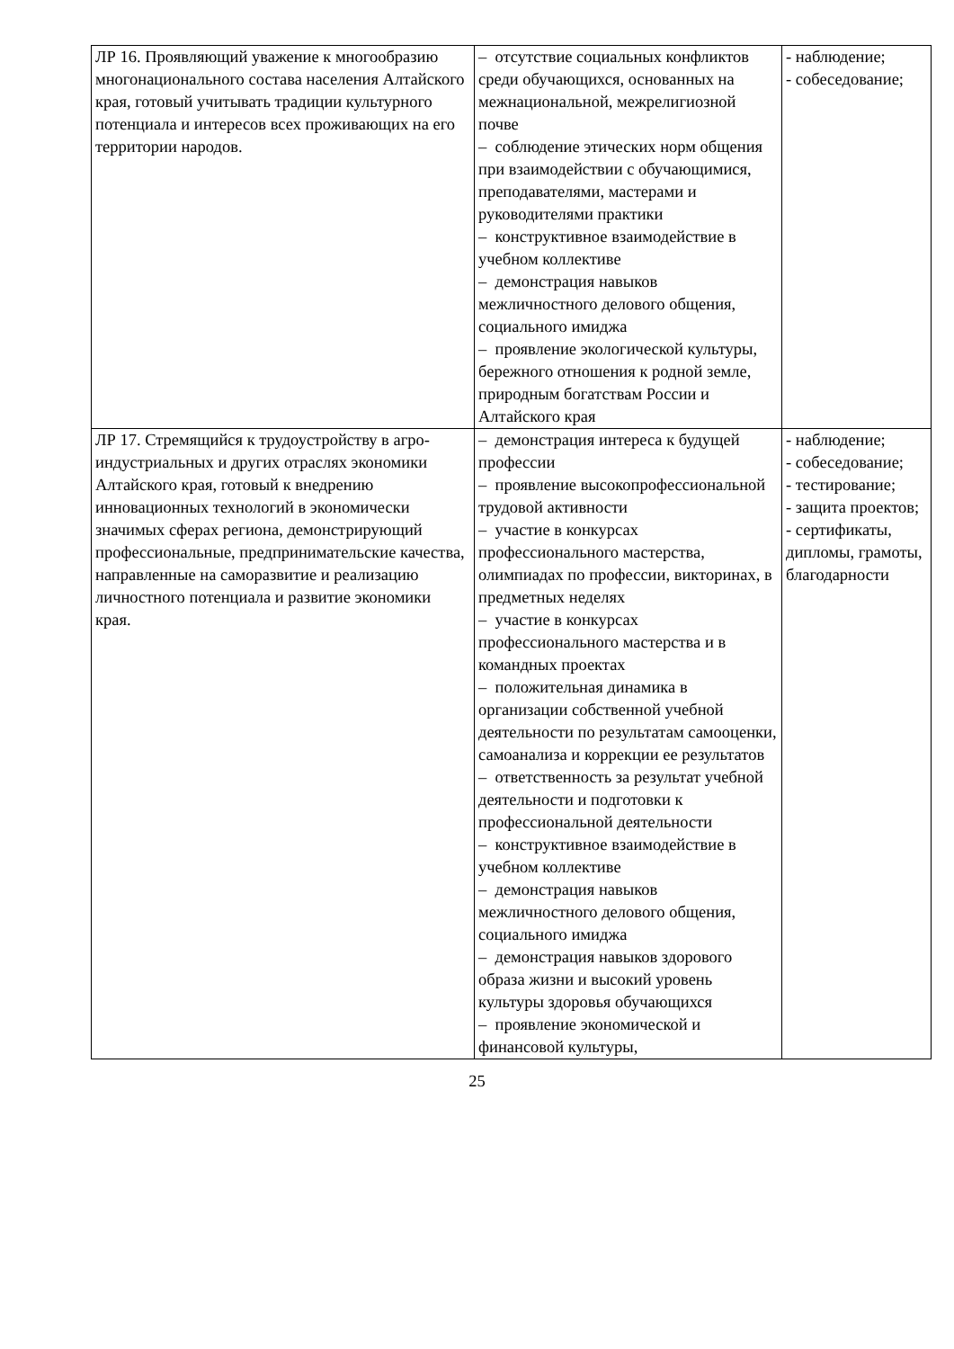| ЛР 16. Проявляющий уважение к многообразию многонационального состава населения Алтайского края, готовый учитывать традиции культурного потенциала и интересов всех проживающих на его территории народов. | – отсутствие социальных конфликтов среди обучающихся, основанных на межнациональной, межрелигиозной почве – соблюдение этических норм общения при взаимодействии с обучающимися, преподавателями, мастерами и руководителями практики – конструктивное взаимодействие в учебном коллективе – демонстрация навыков межличностного делового общения, социального имиджа – проявление экологической культуры, бережного отношения к родной земле, природным богатствам России и Алтайского края | - наблюдение; - собеседование; |
| ЛР 17. Стремящийся к трудоустройству в агро-индустриальных и других отраслях экономики Алтайского края, готовый к внедрению инновационных технологий в экономически значимых сферах региона, демонстрирующий профессиональные, предпринимательские качества, направленные на саморазвитие и реализацию личностного потенциала и развитие экономики края. | – демонстрация интереса к будущей профессии – проявление высокопрофессиональной трудовой активности – участие в конкурсах профессионального мастерства, олимпиадах по профессии, викторинах, в предметных неделях – участие в конкурсах профессионального мастерства и в командных проектах – положительная динамика в организации собственной учебной деятельности по результатам самооценки, самоанализа и коррекции ее результатов – ответственность за результат учебной деятельности и подготовки к профессиональной деятельности – конструктивное взаимодействие в учебном коллективе – демонстрация навыков межличностного делового общения, социального имиджа – демонстрация навыков здорового образа жизни и высокий уровень культуры здоровья обучающихся – проявление экономической и финансовой культуры, | - наблюдение; - собеседование; - тестирование; - защита проектов; - сертификаты, дипломы, грамоты, благодарности |
25